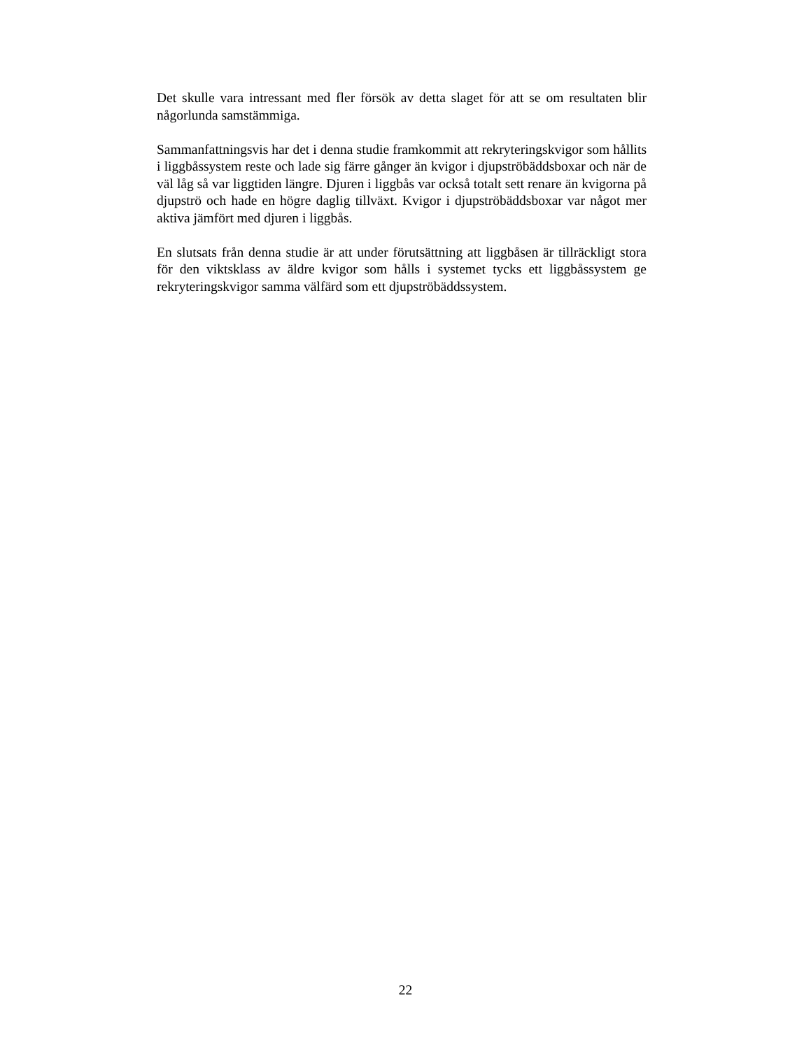Det skulle vara intressant med fler försök av detta slaget för att se om resultaten blir någorlunda samstämmiga.
Sammanfattningsvis har det i denna studie framkommit att rekryteringskvigor som hållits i liggbåssystem reste och lade sig färre gånger än kvigor i djupströbäddsboxar och när de väl låg så var liggtiden längre. Djuren i liggbås var också totalt sett renare än kvigorna på djupströ och hade en högre daglig tillväxt. Kvigor i djupströbäddsboxar var något mer aktiva jämfört med djuren i liggbås.
En slutsats från denna studie är att under förutsättning att liggbåsen är tillräckligt stora för den viktsklass av äldre kvigor som hålls i systemet tycks ett liggbåssystem ge rekryteringskvigor samma välfärd som ett djupströbäddssystem.
22